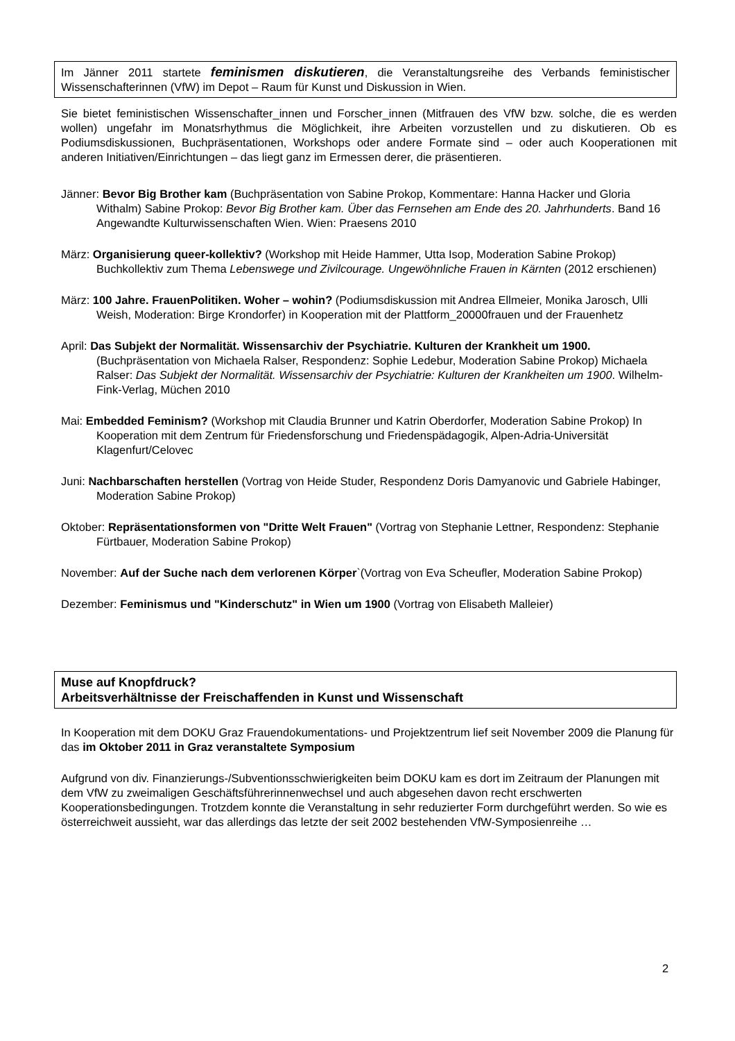Im Jänner 2011 startete feminismen diskutieren, die Veranstaltungsreihe des Verbands feministischer Wissenschafterinnen (VfW) im Depot – Raum für Kunst und Diskussion in Wien.
Sie bietet feministischen Wissenschafter_innen und Forscher_innen (Mitfrauen des VfW bzw. solche, die es werden wollen) ungefahr im Monatsrhythmus die Möglichkeit, ihre Arbeiten vorzustellen und zu diskutieren. Ob es Podiumsdiskussionen, Buchpräsentationen, Workshops oder andere Formate sind – oder auch Kooperationen mit anderen Initiativen/Einrichtungen – das liegt ganz im Ermessen derer, die präsentieren.
Jänner: Bevor Big Brother kam (Buchpräsentation von Sabine Prokop, Kommentare: Hanna Hacker und Gloria Withalm) Sabine Prokop: Bevor Big Brother kam. Über das Fernsehen am Ende des 20. Jahrhunderts. Band 16 Angewandte Kulturwissenschaften Wien. Wien: Praesens 2010
März: Organisierung queer-kollektiv? (Workshop mit Heide Hammer, Utta Isop, Moderation Sabine Prokop) Buchkollektiv zum Thema Lebenswege und Zivilcourage. Ungewöhnliche Frauen in Kärnten (2012 erschienen)
März: 100 Jahre. FrauenPolitiken. Woher – wohin? (Podiumsdiskussion mit Andrea Ellmeier, Monika Jarosch, Ulli Weish, Moderation: Birge Krondorfer) in Kooperation mit der Plattform_20000frauen und der Frauenhetz
April: Das Subjekt der Normalität. Wissensarchiv der Psychiatrie. Kulturen der Krankheit um 1900. (Buchpräsentation von Michaela Ralser, Respondenz: Sophie Ledebur, Moderation Sabine Prokop) Michaela Ralser: Das Subjekt der Normalität. Wissensarchiv der Psychiatrie: Kulturen der Krankheiten um 1900. Wilhelm-Fink-Verlag, Müchen 2010
Mai: Embedded Feminism? (Workshop mit Claudia Brunner und Katrin Oberdorfer, Moderation Sabine Prokop) In Kooperation mit dem Zentrum für Friedensforschung und Friedenspädagogik, Alpen-Adria-Universität Klagenfurt/Celovec
Juni: Nachbarschaften herstellen (Vortrag von Heide Studer, Respondenz Doris Damyanovic und Gabriele Habinger, Moderation Sabine Prokop)
Oktober: Repräsentationsformen von "Dritte Welt Frauen" (Vortrag von Stephanie Lettner, Respondenz: Stephanie Fürtbauer, Moderation Sabine Prokop)
November: Auf der Suche nach dem verlorenen Körper`(Vortrag von Eva Scheufler, Moderation Sabine Prokop)
Dezember: Feminismus und "Kinderschutz" in Wien um 1900 (Vortrag von Elisabeth Malleier)
Muse auf Knopfdruck?
Arbeitsverhältnisse der Freischaffenden in Kunst und Wissenschaft
In Kooperation mit dem DOKU Graz Frauendokumentations- und Projektzentrum lief seit November 2009 die Planung für das im Oktober 2011 in Graz veranstaltete Symposium
Aufgrund von div. Finanzierungs-/Subventionsschwierigkeiten beim DOKU kam es dort im Zeitraum der Planungen mit dem VfW zu zweimaligen Geschäftsführerinnenwechsel und auch abgesehen davon recht erschwerten Kooperationsbedingungen. Trotzdem konnte die Veranstaltung in sehr reduzierter Form durchgeführt werden. So wie es österreichweit aussieht, war das allerdings das letzte der seit 2002 bestehenden VfW-Symposienreihe …
2